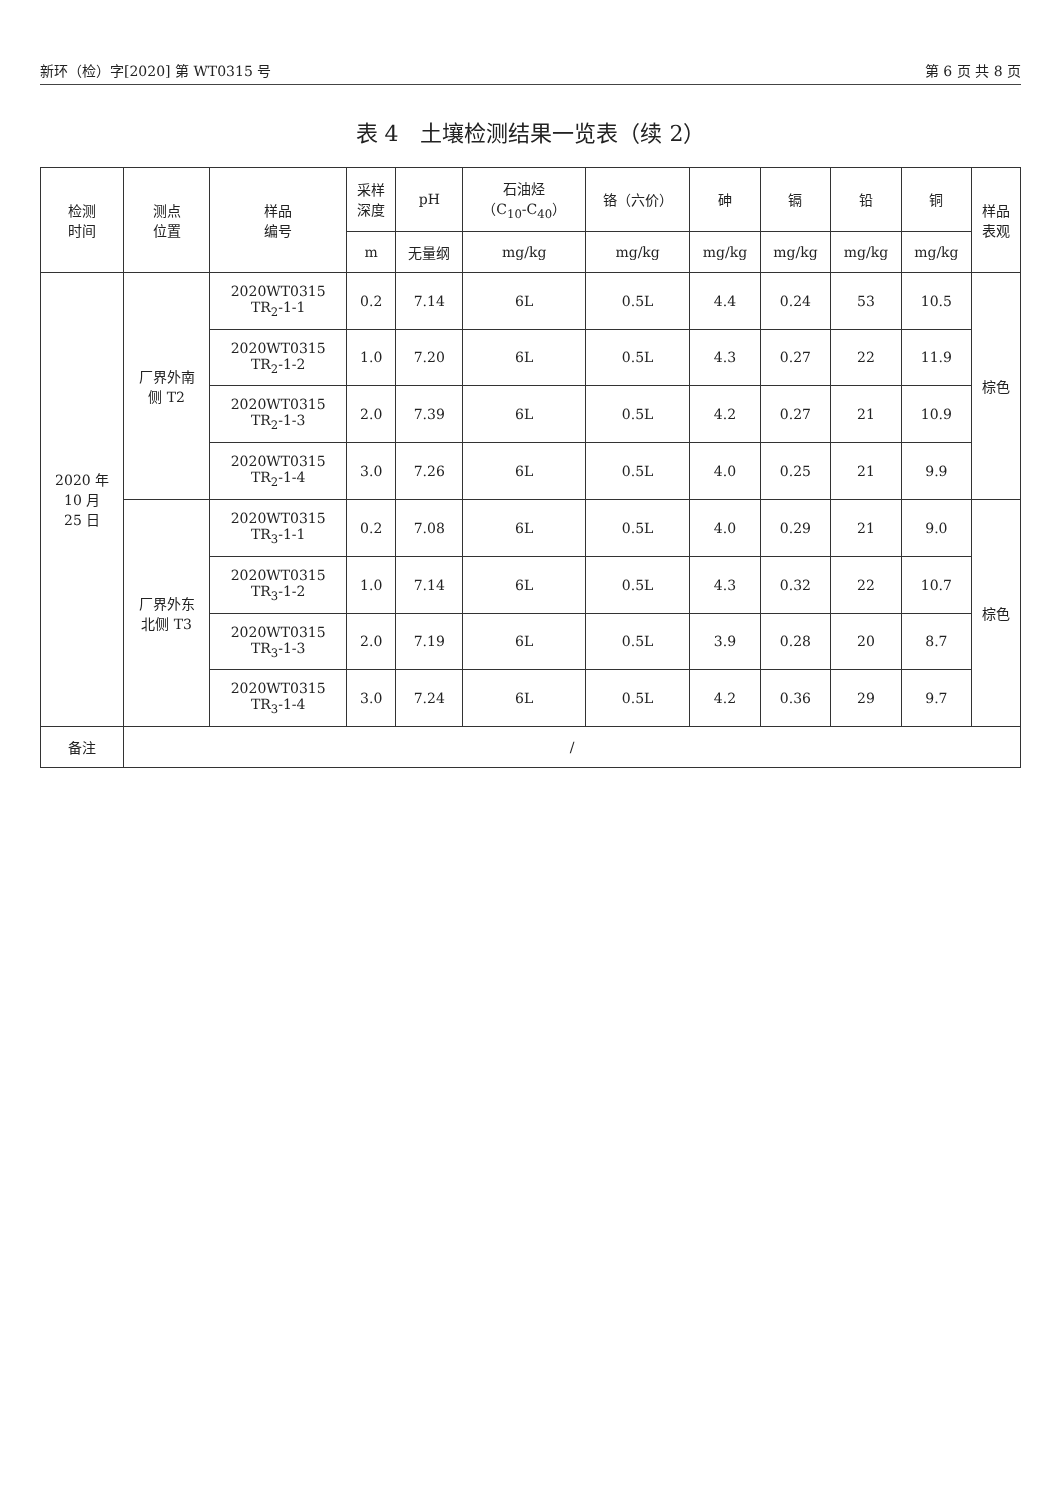新环（检）字[2020] 第 WT0315 号 第 6 页 共 8 页
表 4　土壤检测结果一览表（续 2）
| 检测 时间 | 测点 位置 | 样品 编号 | 采样 深度 | pH | 石油烃 （C<sub>10</sub>-C<sub>40</sub>） | 铬（六价） | 砷 | 镉 | 铅 | 铜 | 样品 表观 |
| --- | --- | --- | --- | --- | --- | --- | --- | --- | --- | --- | --- |
| | | | m | 无量纲 | mg/kg | mg/kg | mg/kg | mg/kg | mg/kg | mg/kg | |
| 2020 年 10 月 25 日 | 厂界外南 侧 T2 | 2020WT0315 TR<sub>2</sub>-1-1 | 0.2 | 7.14 | 6L | 0.5L | 4.4 | 0.24 | 53 | 10.5 | 棕色 |
| | | 2020WT0315 TR<sub>2</sub>-1-2 | 1.0 | 7.20 | 6L | 0.5L | 4.3 | 0.27 | 22 | 11.9 | |
| | | 2020WT0315 TR<sub>2</sub>-1-3 | 2.0 | 7.39 | 6L | 0.5L | 4.2 | 0.27 | 21 | 10.9 | |
| | | 2020WT0315 TR<sub>2</sub>-1-4 | 3.0 | 7.26 | 6L | 0.5L | 4.0 | 0.25 | 21 | 9.9 | |
| | 厂界外东 北侧 T3 | 2020WT0315 TR<sub>3</sub>-1-1 | 0.2 | 7.08 | 6L | 0.5L | 4.0 | 0.29 | 21 | 9.0 | 棕色 |
| | | 2020WT0315 TR<sub>3</sub>-1-2 | 1.0 | 7.14 | 6L | 0.5L | 4.3 | 0.32 | 22 | 10.7 | |
| | | 2020WT0315 TR<sub>3</sub>-1-3 | 2.0 | 7.19 | 6L | 0.5L | 3.9 | 0.28 | 20 | 8.7 | |
| | | 2020WT0315 TR<sub>3</sub>-1-4 | 3.0 | 7.24 | 6L | 0.5L | 4.2 | 0.36 | 29 | 9.7 | |
| 备注 | / | | | | | | | | | | |